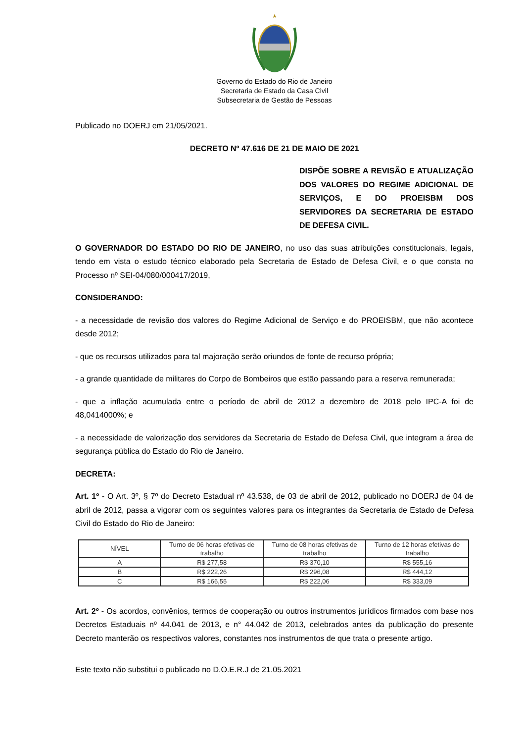Governo do Estado do Rio de Janeiro
Secretaria de Estado da Casa Civil
Subsecretaria de Gestão de Pessoas
Publicado no DOERJ em 21/05/2021.
DECRETO Nº 47.616 DE 21 DE MAIO DE 2021
DISPÕE SOBRE A REVISÃO E ATUALIZAÇÃO DOS VALORES DO REGIME ADICIONAL DE SERVIÇOS, E DO PROEISBM DOS SERVIDORES DA SECRETARIA DE ESTADO DE DEFESA CIVIL.
O GOVERNADOR DO ESTADO DO RIO DE JANEIRO, no uso das suas atribuições constitucionais, legais, tendo em vista o estudo técnico elaborado pela Secretaria de Estado de Defesa Civil, e o que consta no Processo nº SEI-04/080/000417/2019,
CONSIDERANDO:
- a necessidade de revisão dos valores do Regime Adicional de Serviço e do PROEISBM, que não acontece desde 2012;
- que os recursos utilizados para tal majoração serão oriundos de fonte de recurso própria;
- a grande quantidade de militares do Corpo de Bombeiros que estão passando para a reserva remunerada;
- que a inflação acumulada entre o período de abril de 2012 a dezembro de 2018 pelo IPC-A foi de 48,0414000%; e
- a necessidade de valorização dos servidores da Secretaria de Estado de Defesa Civil, que integram a área de segurança pública do Estado do Rio de Janeiro.
DECRETA:
Art. 1º - O Art. 3º, § 7º do Decreto Estadual nº 43.538, de 03 de abril de 2012, publicado no DOERJ de 04 de abril de 2012, passa a vigorar com os seguintes valores para os integrantes da Secretaria de Estado de Defesa Civil do Estado do Rio de Janeiro:
| NÍVEL | Turno de 06 horas efetivas de trabalho | Turno de 08 horas efetivas de trabalho | Turno de 12 horas efetivas de trabalho |
| --- | --- | --- | --- |
| A | R$ 277,58 | R$ 370,10 | R$ 555,16 |
| B | R$ 222,26 | R$ 296,08 | R$ 444,12 |
| C | R$ 166,55 | R$ 222,06 | R$ 333,09 |
Art. 2º - Os acordos, convênios, termos de cooperação ou outros instrumentos jurídicos firmados com base nos Decretos Estaduais nº 44.041 de 2013, e n° 44.042 de 2013, celebrados antes da publicação do presente Decreto manterão os respectivos valores, constantes nos instrumentos de que trata o presente artigo.
Este texto não substitui o publicado no D.O.E.R.J de 21.05.2021